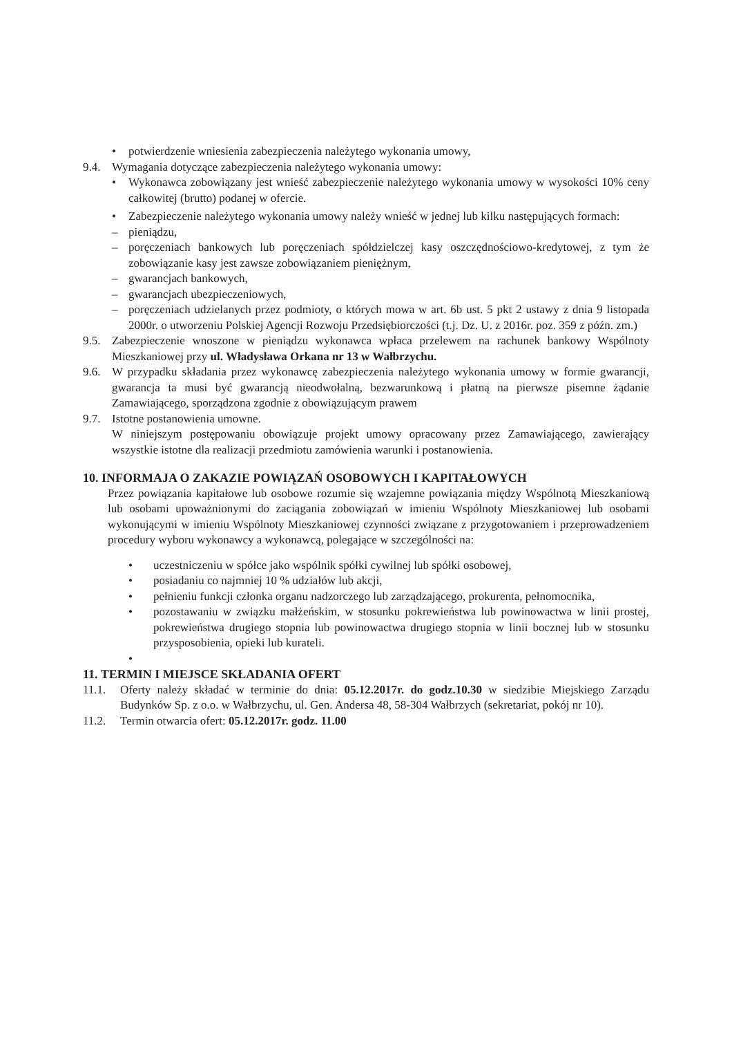• potwierdzenie wniesienia zabezpieczenia należytego wykonania umowy,
9.4. Wymagania dotyczące zabezpieczenia należytego wykonania umowy:
• Wykonawca zobowiązany jest wnieść zabezpieczenie należytego wykonania umowy w wysokości 10% ceny całkowitej (brutto) podanej w ofercie.
• Zabezpieczenie należytego wykonania umowy należy wnieść w jednej lub kilku następujących formach:
– pieniądzu,
– poręczeniach bankowych lub poręczeniach spółdzielczej kasy oszczędnościowo-kredytowej, z tym że zobowiązanie kasy jest zawsze zobowiązaniem pieniężnym,
– gwarancjach bankowych,
– gwarancjach ubezpieczeniowych,
– poręczeniach udzielanych przez podmioty, o których mowa w art. 6b ust. 5 pkt 2 ustawy z dnia 9 listopada 2000r. o utworzeniu Polskiej Agencji Rozwoju Przedsiębiorczości (t.j. Dz. U. z 2016r. poz. 359 z późn. zm.)
9.5. Zabezpieczenie wnoszone w pieniądzu wykonawca wpłaca przelewem na rachunek bankowy Wspólnoty Mieszkaniowej przy ul. Władysława Orkana nr 13 w Wałbrzychu.
9.6. W przypadku składania przez wykonawcę zabezpieczenia należytego wykonania umowy w formie gwarancji, gwarancja ta musi być gwarancją nieodwołalną, bezwarunkową i płatną na pierwsze pisemne żądanie Zamawiającego, sporządzona zgodnie z obowiązującym prawem
9.7. Istotne postanowienia umowne.
W niniejszym postępowaniu obowiązuje projekt umowy opracowany przez Zamawiającego, zawierający wszystkie istotne dla realizacji przedmiotu zamówienia warunki i postanowienia.
10. INFORMAJA O ZAKAZIE POWIĄZAŃ OSOBOWYCH I KAPITAŁOWYCH
Przez powiązania kapitałowe lub osobowe rozumie się wzajemne powiązania między Wspólnotą Mieszkaniową lub osobami upoważnionymi do zaciągania zobowiązań w imieniu Wspólnoty Mieszkaniowej lub osobami wykonującymi w imieniu Wspólnoty Mieszkaniowej czynności związane z przygotowaniem i przeprowadzeniem procedury wyboru wykonawcy a wykonawcą, polegające w szczególności na:
• uczestniczeniu w spółce jako wspólnik spółki cywilnej lub spółki osobowej,
• posiadaniu co najmniej 10 % udziałów lub akcji,
• pełnieniu funkcji członka organu nadzorczego lub zarządzającego, prokurenta, pełnomocnika,
• pozostawaniu w związku małżeńskim, w stosunku pokrewieństwa lub powinowactwa w linii prostej, pokrewieństwa drugiego stopnia lub powinowactwa drugiego stopnia w linii bocznej lub w stosunku przysposobienia, opieki lub kurateli.
•
11. TERMIN I MIEJSCE SKŁADANIA OFERT
11.1. Oferty należy składać w terminie do dnia: 05.12.2017r. do godz.10.30 w siedzibie Miejskiego Zarządu Budynków Sp. z o.o. w Wałbrzychu, ul. Gen. Andersa 48, 58-304 Wałbrzych (sekretariat, pokój nr 10).
11.2. Termin otwarcia ofert: 05.12.2017r. godz. 11.00